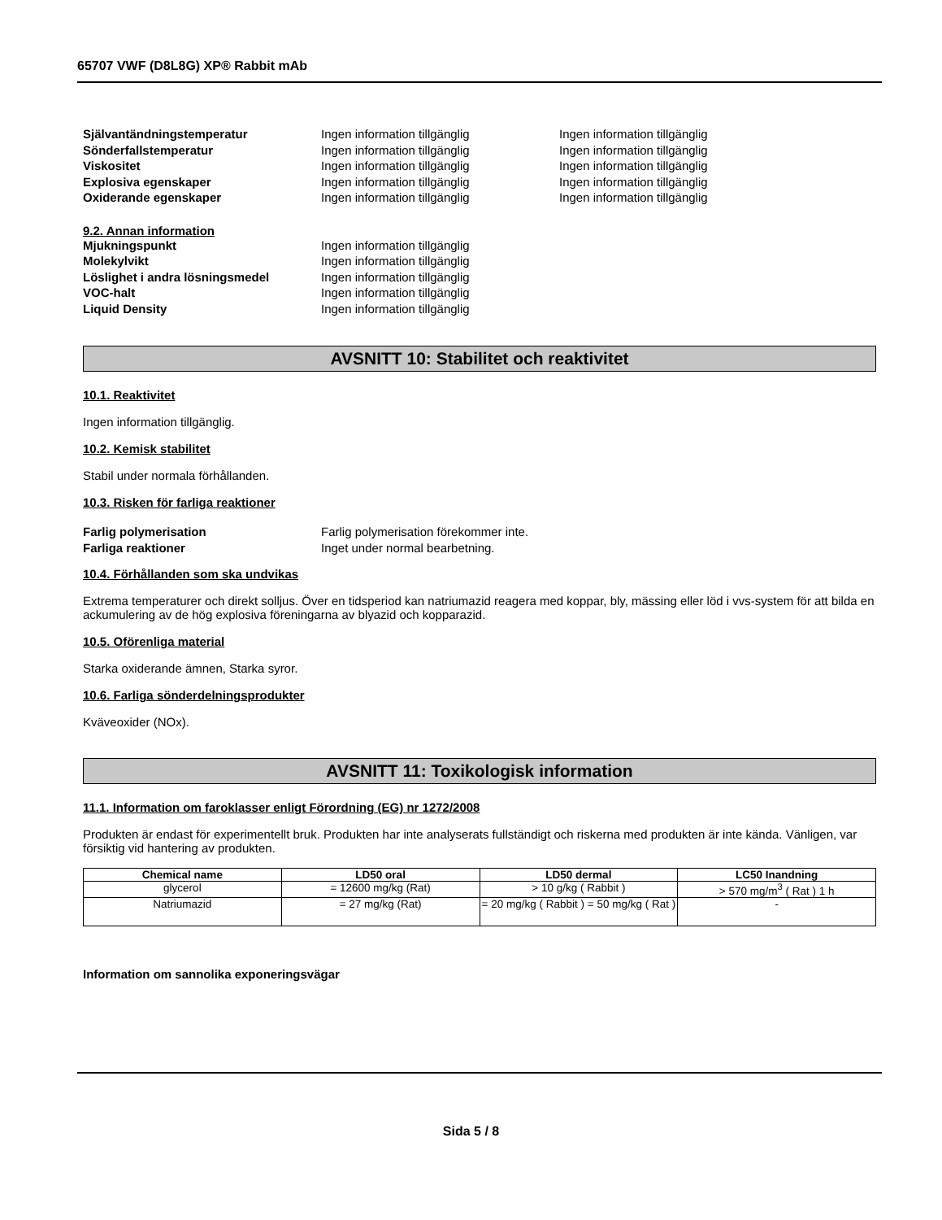65707 VWF (D8L8G) XP® Rabbit mAb
Självantändningstemperatur Ingen information tillgänglig Ingen information tillgänglig
Sönderfallstemperatur Ingen information tillgänglig Ingen information tillgänglig
Viskositet Ingen information tillgänglig Ingen information tillgänglig
Explosiva egenskaper Ingen information tillgänglig Ingen information tillgänglig
Oxiderande egenskaper Ingen information tillgänglig Ingen information tillgänglig
9.2. Annan information
Mjukningspunkt Ingen information tillgänglig
Molekylvikt Ingen information tillgänglig
Löslighet i andra lösningsmedel Ingen information tillgänglig
VOC-halt Ingen information tillgänglig
Liquid Density Ingen information tillgänglig
AVSNITT 10: Stabilitet och reaktivitet
10.1. Reaktivitet
Ingen information tillgänglig.
10.2. Kemisk stabilitet
Stabil under normala förhållanden.
10.3. Risken för farliga reaktioner
Farlig polymerisation Farlig polymerisation förekommer inte.
Farliga reaktioner Inget under normal bearbetning.
10.4. Förhållanden som ska undvikas
Extrema temperaturer och direkt solljus. Över en tidsperiod kan natriumazid reagera med koppar, bly, mässing eller löd i vvs-system för att bilda en ackumulering av de hög explosiva föreningarna av blyazid och kopparazid.
10.5. Oförenliga material
Starka oxiderande ämnen, Starka syror.
10.6. Farliga sönderdelningsprodukter
Kväveoxider (NOx).
AVSNITT 11: Toxikologisk information
11.1. Information om faroklasser enligt Förordning (EG) nr 1272/2008
Produkten är endast för experimentellt bruk. Produkten har inte analyserats fullständigt och riskerna med produkten är inte kända. Vänligen, var försiktig vid hantering av produkten.
| Chemical name | LD50 oral | LD50 dermal | LC50 Inandning |
| --- | --- | --- | --- |
| glycerol | = 12600 mg/kg (Rat) | > 10 g/kg ( Rabbit ) | > 570 mg/m<sup>3</sup> ( Rat ) 1 h |
| Natriumazid | = 27 mg/kg (Rat) | = 20 mg/kg ( Rabbit ) = 50 mg/kg ( Rat ) | - |
Information om sannolika exponeringsvägar
Sida 5 / 8